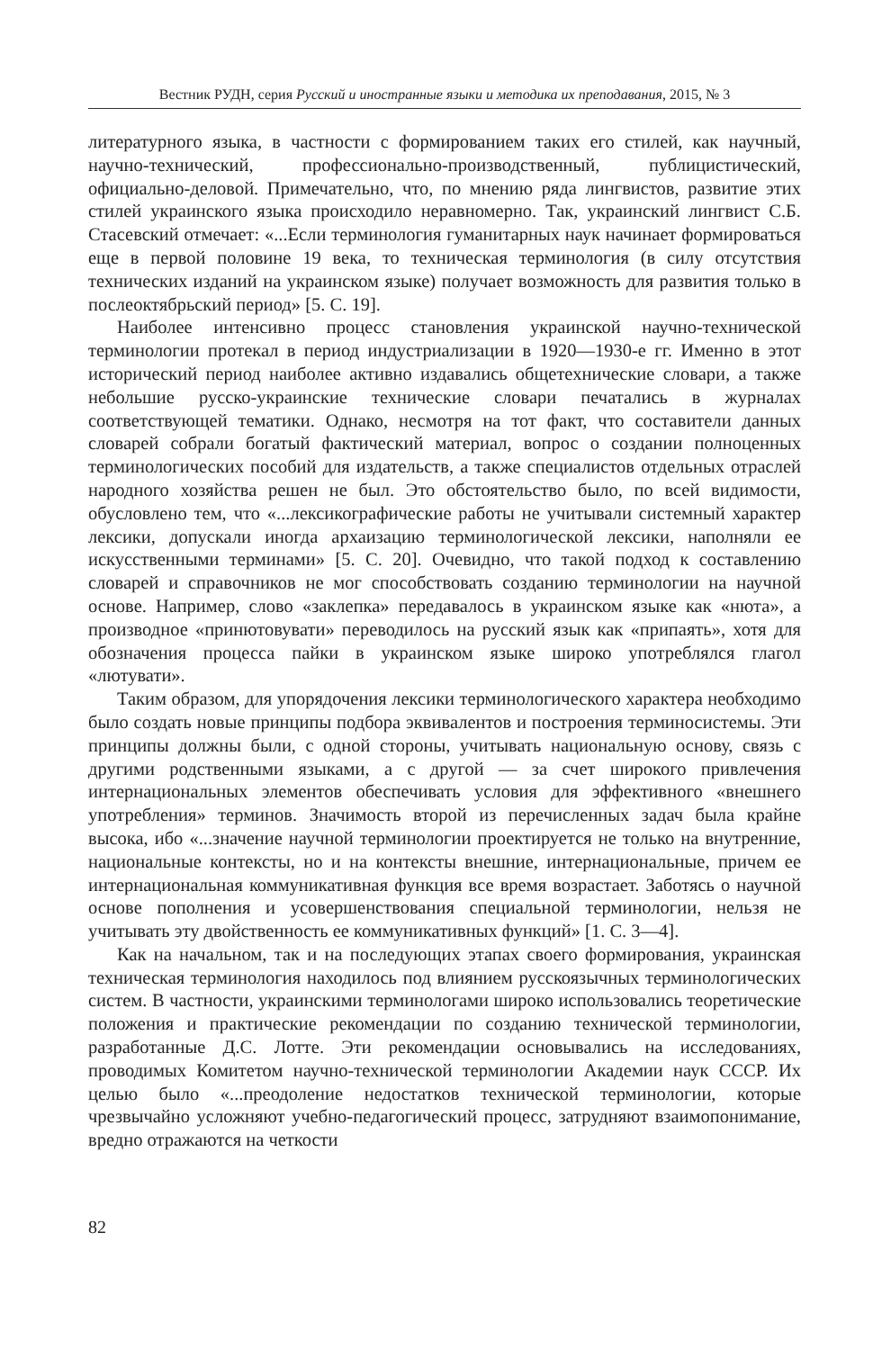Вестник РУДН, серия Русский и иностранные языки и методика их преподавания, 2015, № 3
литературного языка, в частности с формированием таких его стилей, как научный, научно-технический, профессионально-производственный, публицистический, официально-деловой. Примечательно, что, по мнению ряда лингвистов, развитие этих стилей украинского языка происходило неравномерно. Так, украинский лингвист С.Б. Стасевский отмечает: «...Если терминология гуманитарных наук начинает формироваться еще в первой половине 19 века, то техническая терминология (в силу отсутствия технических изданий на украинском языке) получает возможность для развития только в послеоктябрьский период» [5. С. 19].
Наиболее интенсивно процесс становления украинской научно-технической терминологии протекал в период индустриализации в 1920—1930-е гг. Именно в этот исторический период наиболее активно издавались общетехнические словари, а также небольшие русско-украинские технические словари печатались в журналах соответствующей тематики. Однако, несмотря на тот факт, что составители данных словарей собрали богатый фактический материал, вопрос о создании полноценных терминологических пособий для издательств, а также специалистов отдельных отраслей народного хозяйства решен не был. Это обстоятельство было, по всей видимости, обусловлено тем, что «...лексикографические работы не учитывали системный характер лексики, допускали иногда архаизацию терминологической лексики, наполняли ее искусственными терминами» [5. С. 20]. Очевидно, что такой подход к составлению словарей и справочников не мог способствовать созданию терминологии на научной основе. Например, слово «заклепка» передавалось в украинском языке как «нюта», а производное «принютовувати» переводилось на русский язык как «припаять», хотя для обозначения процесса пайки в украинском языке широко употреблялся глагол «лютувати».
Таким образом, для упорядочения лексики терминологического характера необходимо было создать новые принципы подбора эквивалентов и построения терминосистемы. Эти принципы должны были, с одной стороны, учитывать национальную основу, связь с другими родственными языками, а с другой — за счет широкого привлечения интернациональных элементов обеспечивать условия для эффективного «внешнего употребления» терминов. Значимость второй из перечисленных задач была крайне высока, ибо «...значение научной терминологии проектируется не только на внутренние, национальные контексты, но и на контексты внешние, интернациональные, причем ее интернациональная коммуникативная функция все время возрастает. Заботясь о научной основе пополнения и усовершенствования специальной терминологии, нельзя не учитывать эту двойственность ее коммуникативных функций» [1. С. 3—4].
Как на начальном, так и на последующих этапах своего формирования, украинская техническая терминология находилось под влиянием русскоязычных терминологических систем. В частности, украинскими терминологами широко использовались теоретические положения и практические рекомендации по созданию технической терминологии, разработанные Д.С. Лотте. Эти рекомендации основывались на исследованиях, проводимых Комитетом научно-технической терминологии Академии наук СССР. Их целью было «...преодоление недостатков технической терминологии, которые чрезвычайно усложняют учебно-педагогический процесс, затрудняют взаимопонимание, вредно отражаются на четкости
82